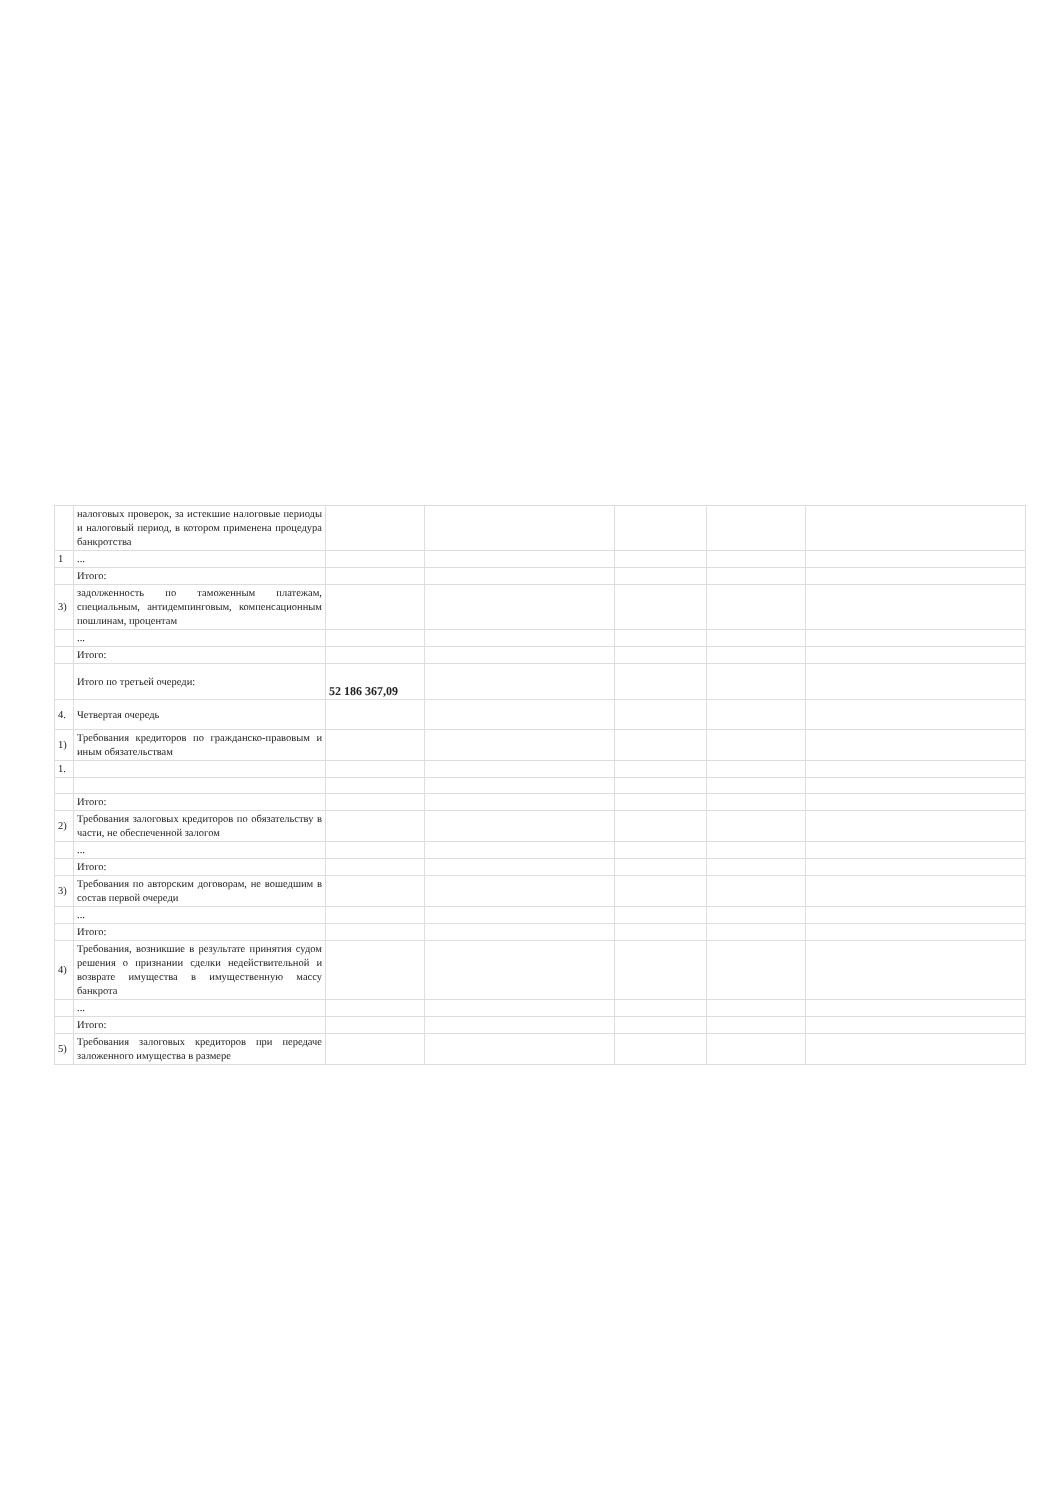| | налоговых проверок, за истекшие налоговые периоды и налоговый период, в котором применена процедура банкротства | | | | | |
| 1 | ... | | | | | |
| | Итого: | | | | | |
| 3) | задолженность по таможенным платежам, специальным, антидемпинговым, компенсационным пошлинам, процентам | | | | | |
| | ... | | | | | |
| | Итого: | | | | | |
| | Итого по третьей очереди: | 52 186 367,09 | | | | |
| 4. | Четвертая очередь | | | | | |
| 1) | Требования кредиторов по гражданско-правовым и иным обязательствам | | | | | |
| 1. | | | | | | |
| | Итого: | | | | | |
| 2) | Требования залоговых кредиторов по обязательству в части, не обеспеченной залогом | | | | | |
| | ... | | | | | |
| | Итого: | | | | | |
| 3) | Требования по авторским договорам, не вошедшим в состав первой очереди | | | | | |
| | ... | | | | | |
| | Итого: | | | | | |
| 4) | Требования, возникшие в результате принятия судом решения о признании сделки недействительной и возврате имущества в имущественную массу банкрота | | | | | |
| | ... | | | | | |
| | Итого: | | | | | |
| 5) | Требования залоговых кредиторов при передаче заложенного имущества в размере | | | | | |